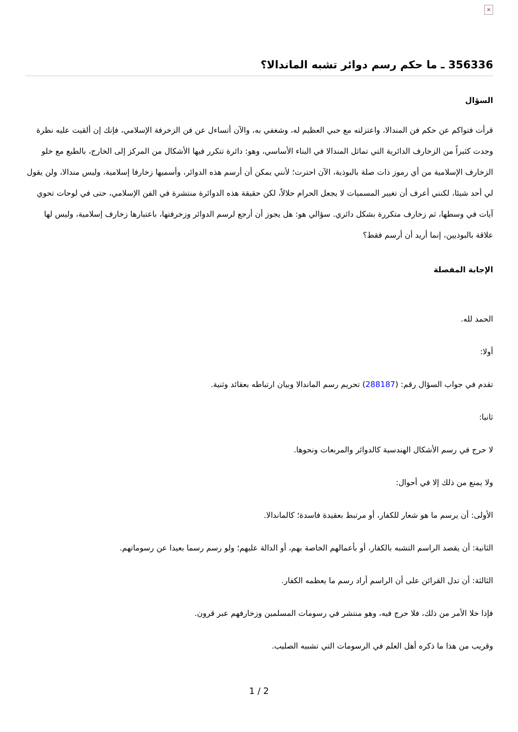×
356336 ـ ما حكم رسم دوائر تشبه الماندالا؟
السؤال
قرأت فتواكم عن حكم فن المندالا، واعتزلته مع حبي العظيم له، وشغفي به، والآن أتساءل عن فن الزخرفة الإسلامي، فإنك إن ألقيت عليه نظرة وجدت كثيراً من الزخارف الدائرية التي تماثل المندالا في البناء الأساسي، وهو: دائرة تتكرر فيها الأشكال من المركز إلى الخارج، بالطبع مع خلو الزخارف الإسلامية من أي رموز ذات صلة بالبوذية، الآن احترت؛ لأنني يمكن أن أرسم هذه الدوائر، وأسميها زخارفا إسلامية، وليس مندالا، ولن يقول لي أحد شيئا، لكنني أعرف أن تغيير المسميات لا يجعل الحرام حلالاً، لكن حقيقة هذه الدوائرة منتشرة في الفن الإسلامي، حتى في لوحات تحوي آيات في وسطها، ثم زخارف متكررة بشكل دائري. سؤالي هو: هل يجوز أن أرجع لرسم الدوائر وزخرفتها، باعتبارها زخارف إسلامية، وليس لها علاقة بالبوذيين، إنما أريد أن أرسم فقط؟
الإجابة المفصلة
الحمد لله.
أولا:
تقدم في جواب السؤال رقم: (288187) تحريم رسم الماندالا وبيان ارتباطه بعقائد وثنية.
ثانيا:
لا حرج في رسم الأشكال الهندسية كالدوائر والمربعات ونحوها.
ولا يمنع من ذلك إلا في أحوال:
الأولى: أن يرسم ما هو شعار للكفار، أو مرتبط بعقيدة فاسدة؛ كالماندالا.
الثانية: أن يقصد الراسم التشبه بالكفار، أو بأعمالهم الخاصة بهم، أو الدالة عليهم؛ ولو رسم رسما بعيدا عن رسوماتهم.
الثالثة: أن تدل القرائن على أن الراسم أراد رسم ما يعظمه الكفار.
فإذا خلا الأمر من ذلك، فلا حرج فيه، وهو منتشر في رسومات المسلمين وزخارفهم عبر قرون.
وقريب من هذا ما ذكره أهل العلم في الرسومات التي تشبيه الصليب.
1 / 2